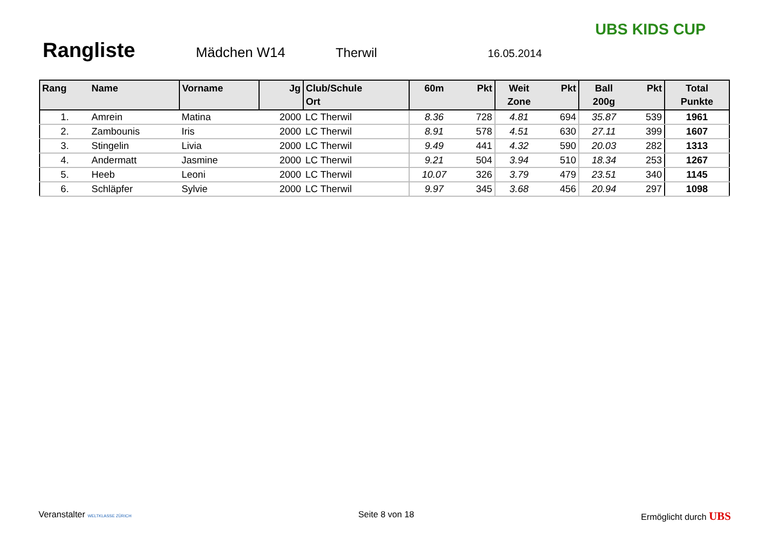Rangliste
Mädchen W14 Therwil
16.05.2014
UBS KIDS CUP
| Rang | Name | Vorname | Jg | Club/Schule Ort | 60m | Pkt | Weit Zone | Pkt | Ball 200g | Pkt | Total Punkte |
| --- | --- | --- | --- | --- | --- | --- | --- | --- | --- | --- | --- |
| 1. | Amrein | Matina | 2000 | LC Therwil | 8.36 | 728 | 4.81 | 694 | 35.87 | 539 | 1961 |
| 2. | Zambounis | Iris | 2000 | LC Therwil | 8.91 | 578 | 4.51 | 630 | 27.11 | 399 | 1607 |
| 3. | Stingelin | Livia | 2000 | LC Therwil | 9.49 | 441 | 4.32 | 590 | 20.03 | 282 | 1313 |
| 4. | Andermatt | Jasmine | 2000 | LC Therwil | 9.21 | 504 | 3.94 | 510 | 18.34 | 253 | 1267 |
| 5. | Heeb | Leoni | 2000 | LC Therwil | 10.07 | 326 | 3.79 | 479 | 23.51 | 340 | 1145 |
| 6. | Schläpfer | Sylvie | 2000 | LC Therwil | 9.97 | 345 | 3.68 | 456 | 20.94 | 297 | 1098 |
Veranstalter WELTKLASSE ZÜRICH Seite 8 von 18 Ermöglicht durch UBS